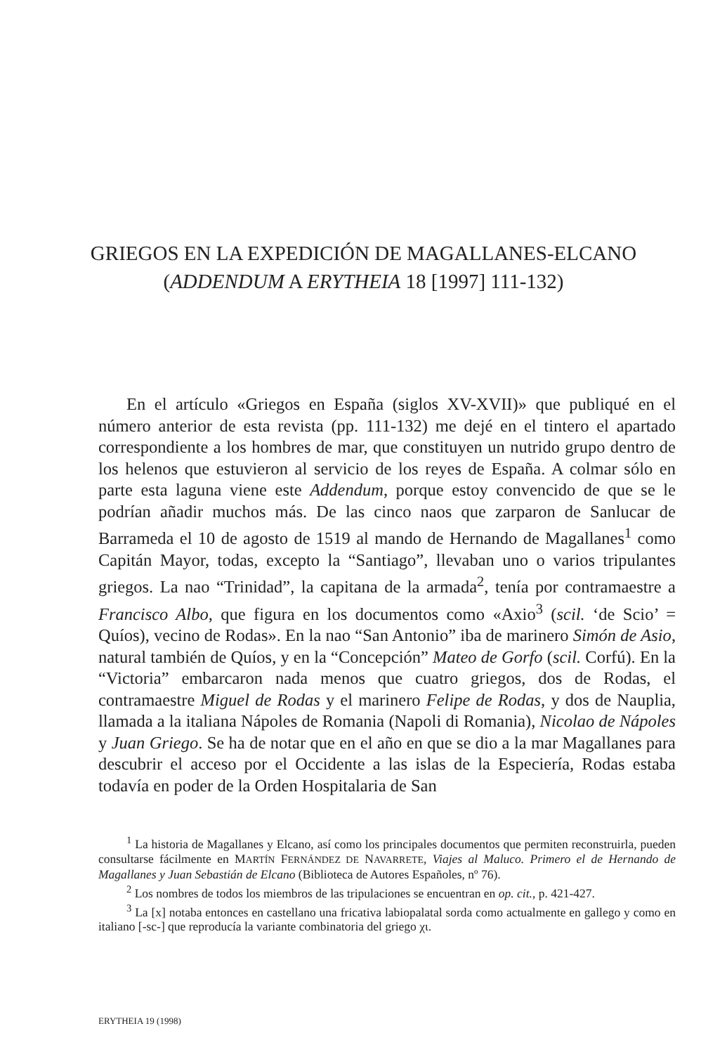GRIEGOS EN LA EXPEDICIÓN DE MAGALLANES-ELCANO
(ADDENDUM A ERYTHEIA 18 [1997] 111-132)
En el artículo «Griegos en España (siglos XV-XVII)» que publiqué en el número anterior de esta revista (pp. 111-132) me dejé en el tintero el apartado correspondiente a los hombres de mar, que constituyen un nutrido grupo dentro de los helenos que estuvieron al servicio de los reyes de España. A colmar sólo en parte esta laguna viene este Addendum, porque estoy convencido de que se le podrían añadir muchos más. De las cinco naos que zarparon de Sanlucar de Barrameda el 10 de agosto de 1519 al mando de Hernando de Magallanes<sup>1</sup> como Capitán Mayor, todas, excepto la “Santiago”, llevaban uno o varios tripulantes griegos. La nao “Trinidad”, la capitana de la armada<sup>2</sup>, tenía por contramaestre a Francisco Albo, que figura en los documentos como «Axio<sup>3</sup> (scil. ‘de Scio’ = Quíos), vecino de Rodas». En la nao “San Antonio” iba de marinero Simón de Asio, natural también de Quíos, y en la “Concepción” Mateo de Gorfo (scil. Corfú). En la “Victoria” embarcaron nada menos que cuatro griegos, dos de Rodas, el contramaestre Miguel de Rodas y el marinero Felipe de Rodas, y dos de Nauplia, llamada a la italiana Nápoles de Romania (Napoli di Romania), Nicolao de Nápoles y Juan Griego. Se ha de notar que en el año en que se dio a la mar Magallanes para descubrir el acceso por el Occidente a las islas de la Especiería, Rodas estaba todavía en poder de la Orden Hospitalaria de San
<sup>1</sup> La historia de Magallanes y Elcano, así como los principales documentos que permiten reconstruirla, pueden consultarse fácilmente en MARTÍN FERNÁNDEZ DE NAVARRETE, Viajes al Maluco. Primero el de Hernando de Magallanes y Juan Sebastián de Elcano (Biblioteca de Autores Españoles, nº 76).
<sup>2</sup> Los nombres de todos los miembros de las tripulaciones se encuentran en op. cit., p. 421-427.
<sup>3</sup> La [x] notaba entonces en castellano una fricativa labiopalatal sorda como actualmente en gallego y como en italiano [-sc-] que reproducía la variante combinatoria del griego χι.
ERYTHEIA 19 (1998)